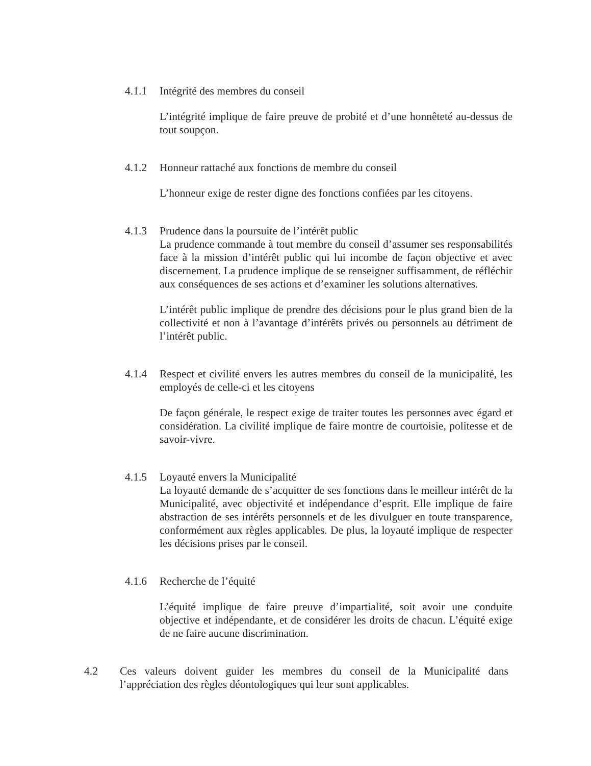4.1.1 Intégrité des membres du conseil
L’intégrité implique de faire preuve de probité et d’une honnêteté au-dessus de tout soupçon.
4.1.2 Honneur rattaché aux fonctions de membre du conseil
L’honneur exige de rester digne des fonctions confiées par les citoyens.
4.1.3 Prudence dans la poursuite de l’intérêt public
La prudence commande à tout membre du conseil d’assumer ses responsabilités face à la mission d’intérêt public qui lui incombe de façon objective et avec discernement. La prudence implique de se renseigner suffisamment, de réfléchir aux conséquences de ses actions et d’examiner les solutions alternatives.
L’intérêt public implique de prendre des décisions pour le plus grand bien de la collectivité et non à l’avantage d’intérêts privés ou personnels au détriment de l’intérêt public.
4.1.4 Respect et civilité envers les autres membres du conseil de la municipalité, les employés de celle-ci et les citoyens
De façon générale, le respect exige de traiter toutes les personnes avec égard et considération. La civilité implique de faire montre de courtoisie, politesse et de savoir-vivre.
4.1.5 Loyauté envers la Municipalité
La loyauté demande de s’acquitter de ses fonctions dans le meilleur intérêt de la Municipalité, avec objectivité et indépendance d’esprit. Elle implique de faire abstraction de ses intérêts personnels et de les divulguer en toute transparence, conformément aux règles applicables. De plus, la loyauté implique de respecter les décisions prises par le conseil.
4.1.6 Recherche de l’équité
L’équité implique de faire preuve d’impartialité, soit avoir une conduite objective et indépendante, et de considérer les droits de chacun. L’équité exige de ne faire aucune discrimination.
4.2 Ces valeurs doivent guider les membres du conseil de la Municipalité dans l’appréciation des règles déontologiques qui leur sont applicables.